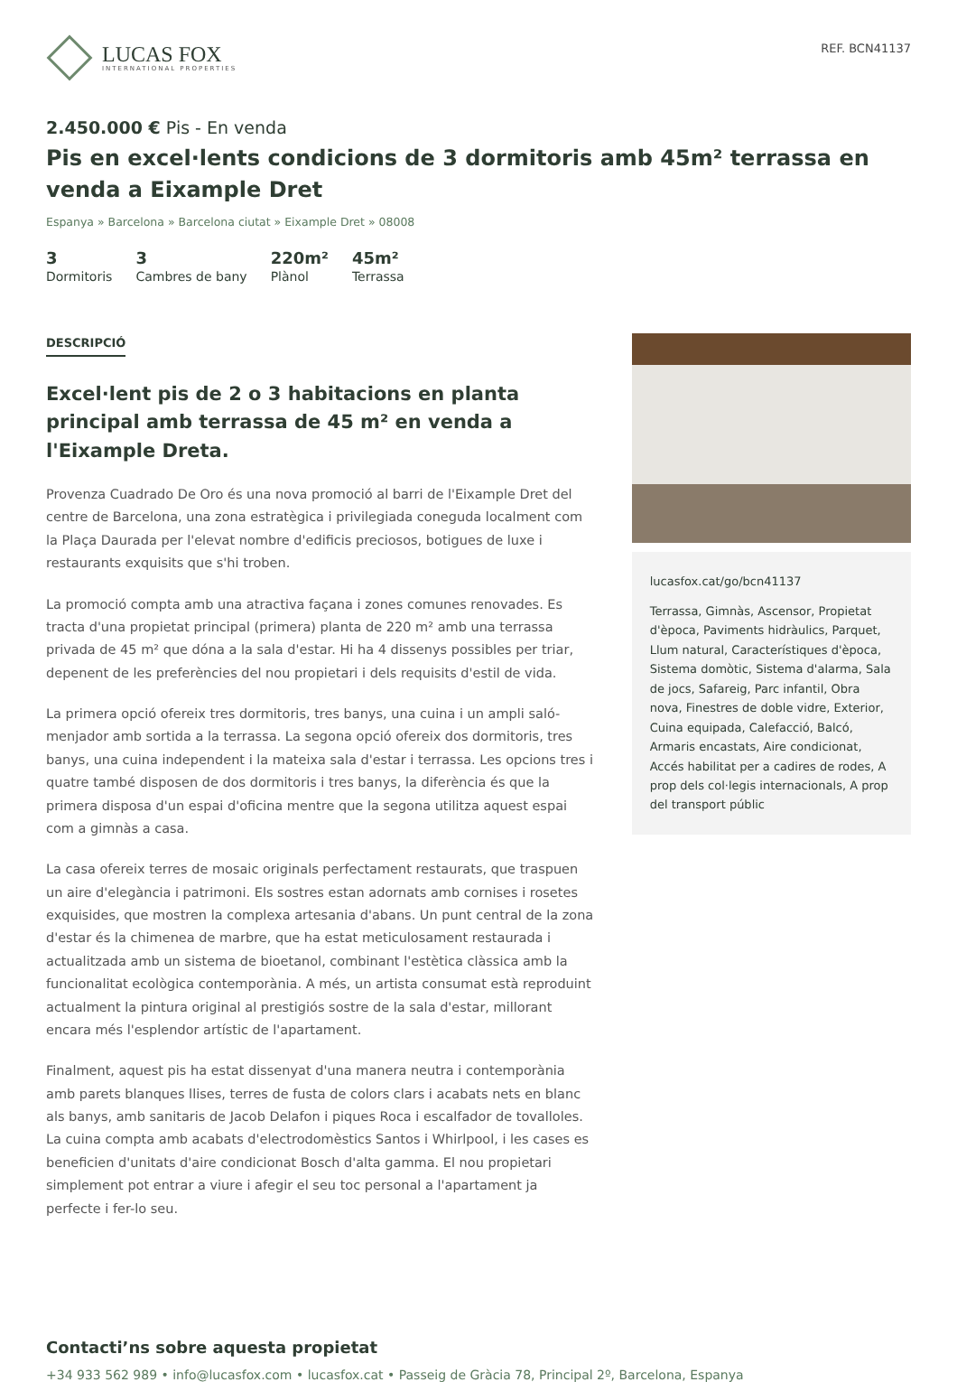LUCAS FOX
INTERNATIONAL PROPERTIES
REF. BCN41137
2.450.000 € Pis - En venda
Pis en excel·lents condicions de 3 dormitoris amb 45m² terrassa en venda a Eixample Dret
Espanya » Barcelona » Barcelona ciutat » Eixample Dret » 08008
3
Dormitoris
3
Cambres de bany
220m²
Plànol
45m²
Terrassa
DESCRIPCIÓ
Excel·lent pis de 2 o 3 habitacions en planta principal amb terrassa de 45 m² en venda a l'Eixample Dreta.
Provenza Cuadrado De Oro és una nova promoció al barri de l'Eixample Dret del centre de Barcelona, una zona estratègica i privilegiada coneguda localment com la Plaça Daurada per l'elevat nombre d'edificis preciosos, botigues de luxe i restaurants exquisits que s'hi troben.
La promoció compta amb una atractiva façana i zones comunes renovades. Es tracta d'una propietat principal (primera) planta de 220 m² amb una terrassa privada de 45 m² que dóna a la sala d'estar. Hi ha 4 dissenys possibles per triar, depenent de les preferències del nou propietari i dels requisits d'estil de vida.
La primera opció ofereix tres dormitoris, tres banys, una cuina i un ampli saló-menjador amb sortida a la terrassa. La segona opció ofereix dos dormitoris, tres banys, una cuina independent i la mateixa sala d'estar i terrassa. Les opcions tres i quatre també disposen de dos dormitoris i tres banys, la diferència és que la primera disposa d'un espai d'oficina mentre que la segona utilitza aquest espai com a gimnàs a casa.
La casa ofereix terres de mosaic originals perfectament restaurats, que traspuen un aire d'elegància i patrimoni. Els sostres estan adornats amb cornises i rosetes exquisides, que mostren la complexa artesania d'abans. Un punt central de la zona d'estar és la chimenea de marbre, que ha estat meticulosament restaurada i actualitzada amb un sistema de bioetanol, combinant l'estètica clàssica amb la funcionalitat ecològica contemporània. A més, un artista consumat està reproduint actualment la pintura original al prestigiós sostre de la sala d'estar, millorant encara més l'esplendor artístic de l'apartament.
Finalment, aquest pis ha estat dissenyat d'una manera neutra i contemporània amb parets blanques llises, terres de fusta de colors clars i acabats nets en blanc als banys, amb sanitaris de Jacob Delafon i piques Roca i escalfador de tovalloles. La cuina compta amb acabats d'electrodomèstics Santos i Whirlpool, i les cases es beneficien d'unitats d'aire condicionat Bosch d'alta gamma. El nou propietari simplement pot entrar a viure i afegir el seu toc personal a l'apartament ja perfecte i fer-lo seu.
lucasfox.cat/go/bcn41137
Terrassa, Gimnàs, Ascensor, Propietat d'època, Paviments hidràulics, Parquet, Llum natural, Característiques d'època, Sistema domòtic, Sistema d'alarma, Sala de jocs, Safareig, Parc infantil, Obra nova, Finestres de doble vidre, Exterior, Cuina equipada, Calefacció, Balcó, Armaris encastats, Aire condicionat, Accés habilitat per a cadires de rodes, A prop dels col·legis internacionals, A prop del transport públic
Contacti’ns sobre aquesta propietat
+34 933 562 989 • info@lucasfox.com • lucasfox.cat • Passeig de Gràcia 78, Principal 2º, Barcelona, Espanya